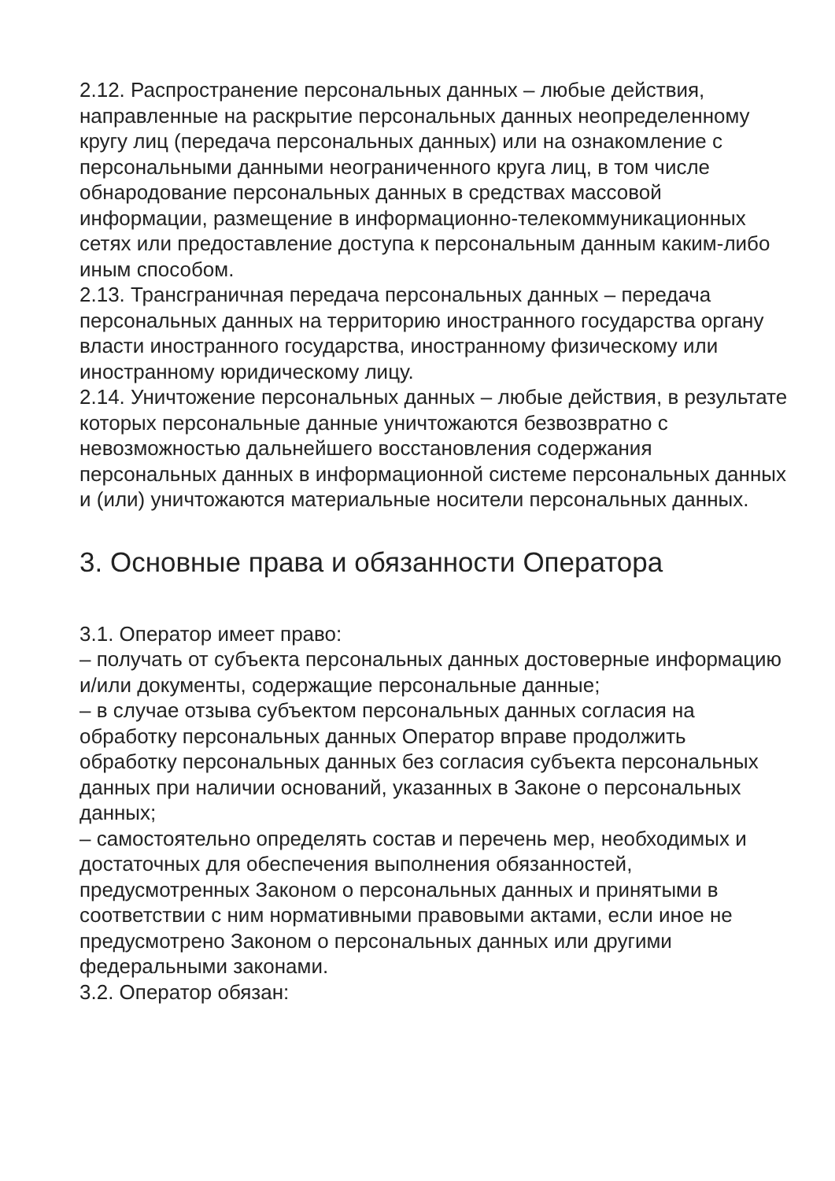2.12. Распространение персональных данных – любые действия, направленные на раскрытие персональных данных неопределенному кругу лиц (передача персональных данных) или на ознакомление с персональными данными неограниченного круга лиц, в том числе обнародование персональных данных в средствах массовой информации, размещение в информационно-телекоммуникационных сетях или предоставление доступа к персональным данным каким-либо иным способом.
2.13. Трансграничная передача персональных данных – передача персональных данных на территорию иностранного государства органу власти иностранного государства, иностранному физическому или иностранному юридическому лицу.
2.14. Уничтожение персональных данных – любые действия, в результате которых персональные данные уничтожаются безвозвратно с невозможностью дальнейшего восстановления содержания персональных данных в информационной системе персональных данных и (или) уничтожаются материальные носители персональных данных.
3. Основные права и обязанности Оператора
3.1. Оператор имеет право:
– получать от субъекта персональных данных достоверные информацию и/или документы, содержащие персональные данные;
– в случае отзыва субъектом персональных данных согласия на обработку персональных данных Оператор вправе продолжить обработку персональных данных без согласия субъекта персональных данных при наличии оснований, указанных в Законе о персональных данных;
– самостоятельно определять состав и перечень мер, необходимых и достаточных для обеспечения выполнения обязанностей, предусмотренных Законом о персональных данных и принятыми в соответствии с ним нормативными правовыми актами, если иное не предусмотрено Законом о персональных данных или другими федеральными законами.
3.2. Оператор обязан: